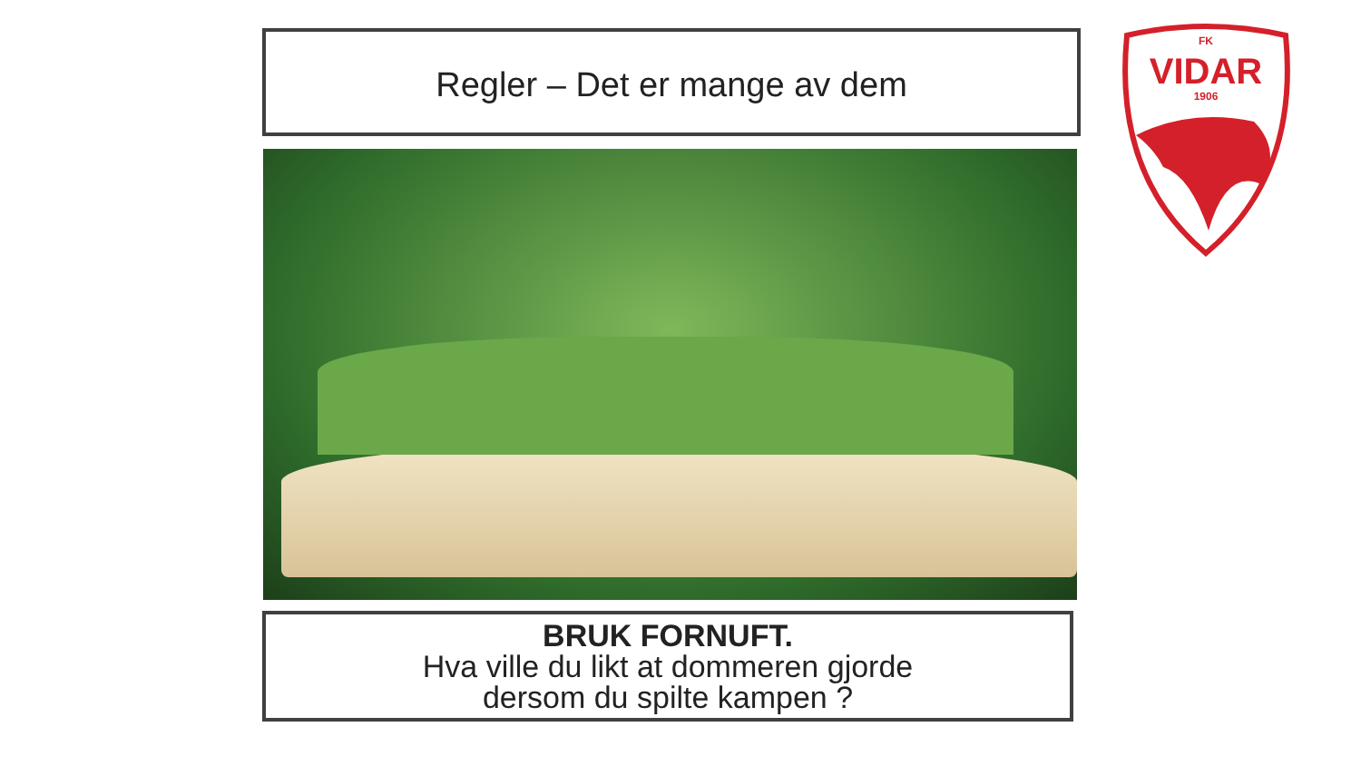Regler – Det er mange av dem
BRUK FORNUFT.
Hva ville du likt at dommeren gjorde
dersom du spilte kampen ?
FK
VIDAR
1906